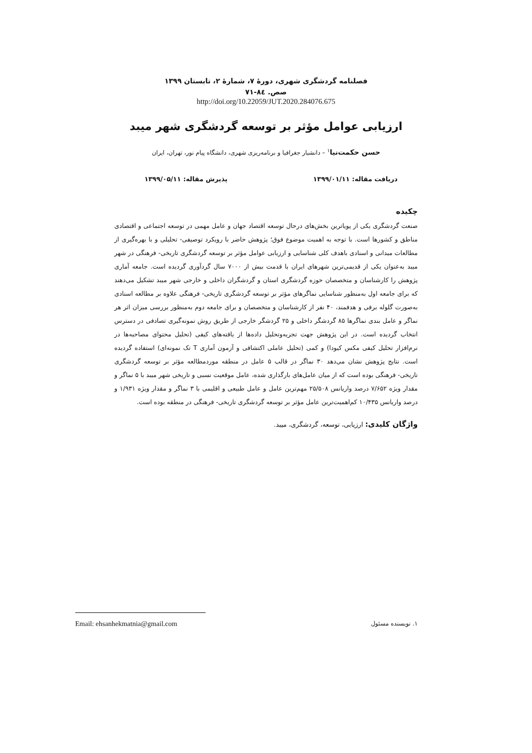فصلنامه گردشگری شهری، دورهٔ ۷، شمارهٔ ۲، تابستان ۱۳۹۹
صص. ۸٤-۷۱
http://doi.org/10.22059/JUT.2020.284076.675
ارزیابی عوامل مؤثر بر توسعه گردشگری شهر میبد
حسن حکمت‌نیا<sup>۱</sup> – دانشیار جغرافیا و برنامه‌ریزی شهری، دانشگاه پیام نور، تهران، ایران
دریافت مقاله: ۱۳۹۹/۰۱/۱۱ پذیرش مقاله: ۱۳۹۹/۰۵/۱۱
چکیده
صنعت گردشگری یکی از پویاترین بخش‌های درحال توسعه اقتصاد جهان و عامل مهمی در توسعه اجتماعی و اقتصادی مناطق و کشورها است. با توجه به اهمیت موضوع فوق؛ پژوهش حاضر با رویکرد توصیفی- تحلیلی و با بهره‌گیری از مطالعات میدانی و اسنادی باهدف کلی شناسایی و ارزیابی عوامل مؤثر بر توسعه گردشگری تاریخی- فرهنگی در شهر میبد به‌عنوان یکی از قدیمی‌ترین شهرهای ایران با قدمت بیش از ۷۰۰۰ سال گردآوری گردیده است. جامعه آماری پژوهش را کارشناسان و متخصصان حوزه گردشگری استان و گردشگران داخلی و خارجی شهر میبد تشکیل می‌دهند که برای جامعه اول به‌منظور شناسایی نماگرهای مؤثر بر توسعه گردشگری تاریخی- فرهنگی علاوه بر مطالعه اسنادی به‌صورت گلوله برفی و هدفمند، ۴۰ نفر از کارشناسان و متخصصان و برای جامعه دوم به‌منظور بررسی میزان اثر هر نماگر و عامل بندی نماگرها ۸۵ گردشگر داخلی و ۲۵ گردشگر خارجی از طریق روش نمونه‌گیری تصادفی در دسترس انتخاب گردیده است. در این پژوهش جهت تجزیه‌وتحلیل داده‌ها از یافته‌های کیفی (تحلیل محتوای مصاحبه‌ها در نرم‌افزار تحلیل کیفی مکس کیودا) و کمی (تحلیل عاملی اکتشافی و آزمون آماری T تک نمونه‌ای) استفاده گردیده است. نتایج پژوهش نشان می‌دهد ۳۰ نماگر در قالب ۵ عامل در منطقه موردمطالعه مؤثر بر توسعه گردشگری تاریخی- فرهنگی بوده است که از میان عامل‌های بارگذاری شده، عامل موقعیت نسبی و تاریخی شهر میبد با ۵ نماگر و مقدار ویژه ۷/۶۵۲ درصد واریانس ۲۵/۵۰۸ مهم‌ترین عامل و عامل طبیعی و اقلیمی با ۳ نماگر و مقدار ویژه ۱/۹۳۱ و درصد واریانس ۱۰/۴۳۵ کم‌اهمیت‌ترین عامل مؤثر بر توسعه گردشگری تاریخی- فرهنگی در منطقه بوده است.
واژگان کلیدی: ارزیابی، توسعه، گردشگری، میبد.
۱. نویسنده مسئول Email: ehsanhekmatnia@gmail.com